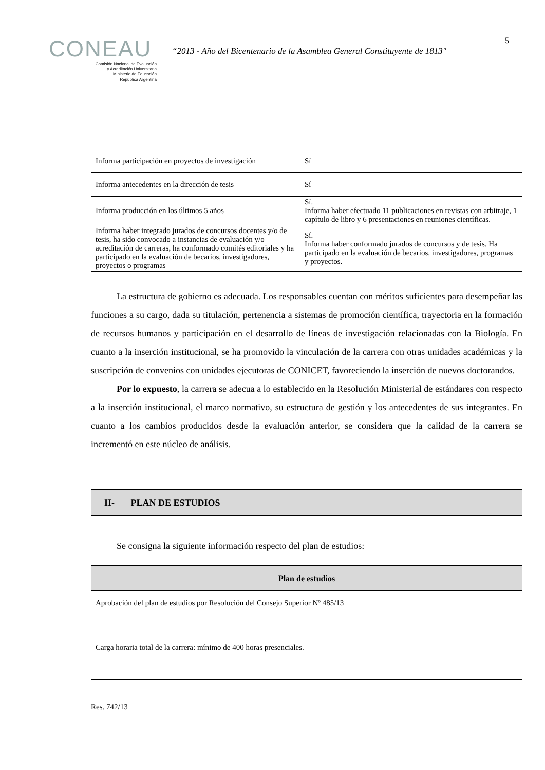5
CONEAU
Comisión Nacional de Evaluación
y Acreditación Universitaria
Ministerio de Educación
República Argentina
“2013 - Año del Bicentenario de la Asamblea General Constituyente de 1813"
| Informa participación en proyectos de investigación | Sí |
| Informa antecedentes en la dirección de tesis | Sí |
| Informa producción en los últimos 5 años | Sí. Informa haber efectuado 11 publicaciones en revistas con arbitraje, 1 capítulo de libro y 6 presentaciones en reuniones científicas. |
| Informa haber integrado jurados de concursos docentes y/o de tesis, ha sido convocado a instancias de evaluación y/o acreditación de carreras, ha conformado comités editoriales y ha participado en la evaluación de becarios, investigadores, proyectos o programas | Sí. Informa haber conformado jurados de concursos y de tesis. Ha participado en la evaluación de becarios, investigadores, programas y proyectos. |
La estructura de gobierno es adecuada. Los responsables cuentan con méritos suficientes para desempeñar las funciones a su cargo, dada su titulación, pertenencia a sistemas de promoción científica, trayectoria en la formación de recursos humanos y participación en el desarrollo de líneas de investigación relacionadas con la Biología. En cuanto a la inserción institucional, se ha promovido la vinculación de la carrera con otras unidades académicas y la suscripción de convenios con unidades ejecutoras de CONICET, favoreciendo la inserción de nuevos doctorandos.
Por lo expuesto, la carrera se adecua a lo establecido en la Resolución Ministerial de estándares con respecto a la inserción institucional, el marco normativo, su estructura de gestión y los antecedentes de sus integrantes. En cuanto a los cambios producidos desde la evaluación anterior, se considera que la calidad de la carrera se incrementó en este núcleo de análisis.
II- PLAN DE ESTUDIOS
Se consigna la siguiente información respecto del plan de estudios:
| Plan de estudios |
| Aprobación del plan de estudios por Resolución del Consejo Superior Nº 485/13 |
| Carga horaria total de la carrera: mínimo de 400 horas presenciales. |
Res. 742/13